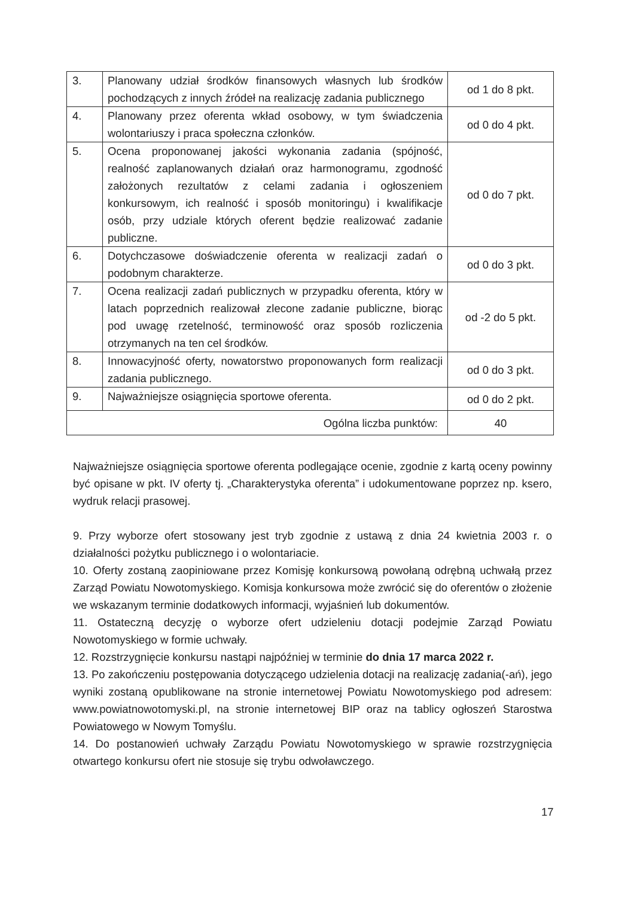| 3. | Planowany udział środków finansowych własnych lub środków pochodzących z innych źródeł na realizację zadania publicznego | od 1 do 8 pkt. |
| 4. | Planowany przez oferenta wkład osobowy, w tym świadczenia wolontariuszy i praca społeczna członków. | od 0 do 4 pkt. |
| 5. | Ocena proponowanej jakości wykonania zadania (spójność, realność zaplanowanych działań oraz harmonogramu, zgodność założonych rezultatów z celami zadania i ogłoszeniem konkursowym, ich realność i sposób monitoringu) i kwalifikacje osób, przy udziale których oferent będzie realizować zadanie publiczne. | od 0 do 7 pkt. |
| 6. | Dotychczasowe doświadczenie oferenta w realizacji zadań o podobnym charakterze. | od 0 do 3 pkt. |
| 7. | Ocena realizacji zadań publicznych w przypadku oferenta, który w latach poprzednich realizował zlecone zadanie publiczne, biorąc pod uwagę rzetelność, terminowość oraz sposób rozliczenia otrzymanych na ten cel środków. | od -2 do 5 pkt. |
| 8. | Innowacyjność oferty, nowatorstwo proponowanych form realizacji zadania publicznego. | od 0 do 3 pkt. |
| 9. | Najważniejsze osiągnięcia sportowe oferenta. | od 0 do 2 pkt. |
| Ogólna liczba punktów: | | 40 |
Najważniejsze osiągnięcia sportowe oferenta podlegające ocenie, zgodnie z kartą oceny powinny być opisane w pkt. IV oferty tj. „Charakterystyka oferenta” i udokumentowane poprzez np. ksero, wydruk relacji prasowej.
9. Przy wyborze ofert stosowany jest tryb zgodnie z ustawą z dnia 24 kwietnia 2003 r. o działalności pożytku publicznego i o wolontariacie.
10. Oferty zostaną zaopiniowane przez Komisję konkursową powołaną odrębną uchwałą przez Zarząd Powiatu Nowotomyskiego. Komisja konkursowa może zwrócić się do oferentów o złożenie we wskazanym terminie dodatkowych informacji, wyjaśnień lub dokumentów.
11. Ostateczną decyzję o wyborze ofert udzieleniu dotacji podejmie Zarząd Powiatu Nowotomyskiego w formie uchwały.
12. Rozstrzygnięcie konkursu nastąpi najpóźniej w terminie do dnia 17 marca 2022 r.
13. Po zakończeniu postępowania dotyczącego udzielenia dotacji na realizację zadania(-ań), jego wyniki zostaną opublikowane na stronie internetowej Powiatu Nowotomyskiego pod adresem: www.powiatnowotomyski.pl, na stronie internetowej BIP oraz na tablicy ogłoszeń Starostwa Powiatowego w Nowym Tomyślu.
14. Do postanowień uchwały Zarządu Powiatu Nowotomyskiego w sprawie rozstrzygnięcia otwartego konkursu ofert nie stosuje się trybu odwoławczego.
17